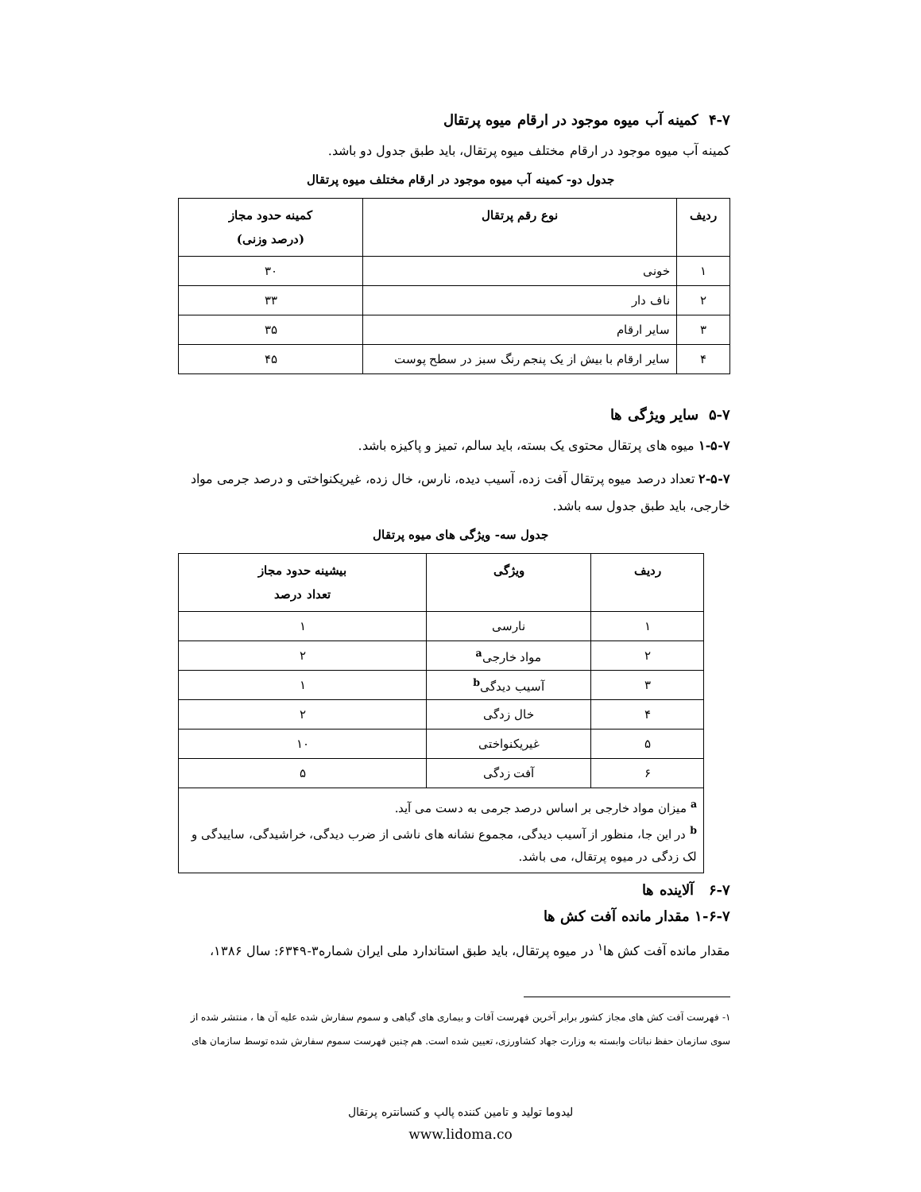۴-۷ کمینه آب میوه موجود در ارقام میوه پرتقال
کمینه آب میوه موجود در ارقام مختلف میوه پرتقال، باید طبق جدول دو باشد.
جدول دو- کمینه آب میوه موجود در ارقام مختلف میوه پرتقال
| ردیف | نوع رقم پرتقال | کمینه حدود مجاز (درصد وزنی) |
| --- | --- | --- |
| ۱ | خونی | ۳۰ |
| ۲ | ناف دار | ۳۳ |
| ۳ | سایر ارقام | ۳۵ |
| ۴ | سایر ارقام با بیش از یک پنجم رنگ سبز در سطح پوست | ۴۵ |
۵-۷ سایر ویژگی ها
۱-۵-۷ میوه های پرتقال محتوی یک بسته، باید سالم، تمیز و پاکیزه باشد.
۲-۵-۷ تعداد درصد میوه پرتقال آفت زده، آسیب دیده، نارس، خال زده، غیریکنواختی و درصد جرمی مواد خارجی، باید طبق جدول سه باشد.
جدول سه- ویژگی های میوه پرتقال
| ردیف | ویژگی | بیشینه حدود مجاز تعداد درصد |
| --- | --- | --- |
| ۱ | نارسی | ۱ |
| ۲ | مواد خارجی<sup>a</sup> | ۲ |
| ۳ | آسیب دیدگی<sup>b</sup> | ۱ |
| ۴ | خال زدگی | ۲ |
| ۵ | غیریکنواختی | ۱۰ |
| ۶ | آفت زدگی | ۵ |
| <sup>a</sup> میزان مواد خارجی بر اساس درصد جرمی به دست می آید. <sup>b</sup> در این جا، منظور از آسیب دیدگی، مجموع نشانه های ناشی از ضرب دیدگی، خراشیدگی، ساییدگی و لک زدگی در میوه پرتقال، می باشد. | | |
۶-۷ آلاینده ها
۱-۶-۷ مقدار مانده آفت کش ها
مقدار مانده آفت کش ها<sup>۱</sup> در میوه پرتقال، باید طبق استاندارد ملی ایران شماره۳-۶۳۴۹: سال ۱۳۸۶،
۱- فهرست آفت کش های مجاز کشور برابر آخرین فهرست آفات و بیماری های گیاهی و سموم سفارش شده علیه آن ها ، منتشر شده از سوی سازمان حفظ نباتات وابسته به وزارت جهاد کشاورزی، تعیین شده است. هم چنین فهرست سموم سفارش شده توسط سازمان های
لیدوما تولید و تامین کننده پالپ و کنسانتره پرتقال
www.lidoma.co